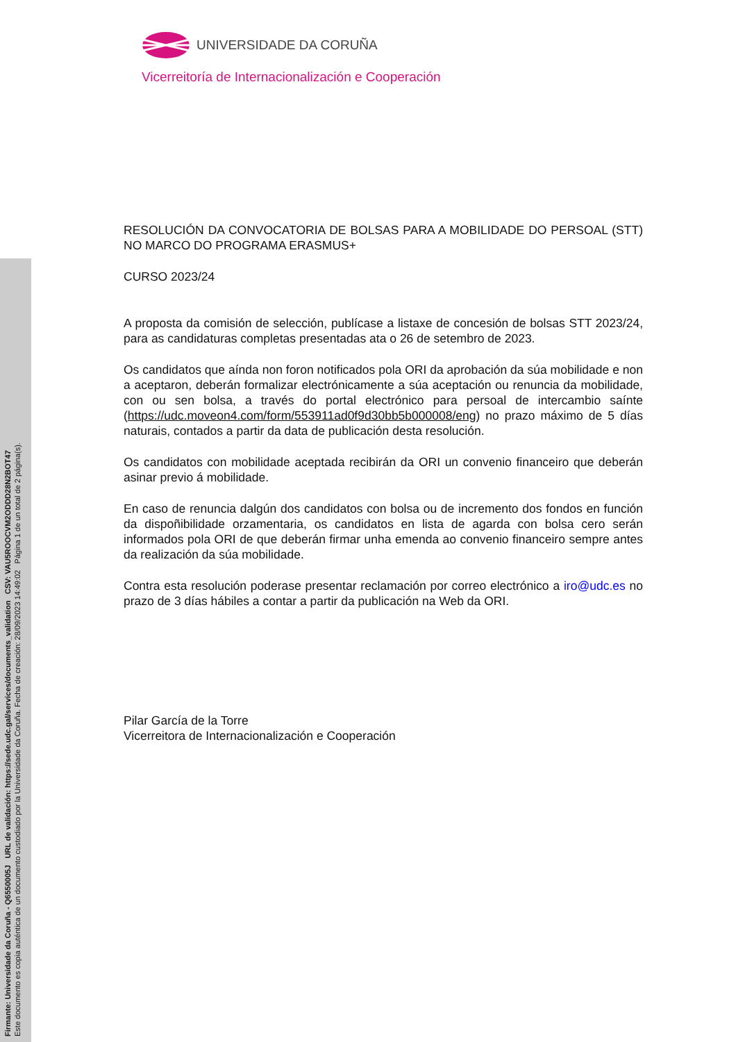Firmante: Universidade da Coruña - Q6550005J URL de validación: https://sede.udc.gal/services/documents_validation CSV: VAU5ROOCVM2ODDD28N2BOT47
Este documento es copia auténtica de un documento custodiado por la Universidade da Coruña. Fecha de creación: 28/09/2023 14:49:02 Página 1 de un total de 2 página(s).
UNIVERSIDADE DA CORUÑA
Vicerreitoría de Internacionalización e Cooperación
RESOLUCIÓN DA CONVOCATORIA DE BOLSAS PARA A MOBILIDADE DO PERSOAL (STT) NO MARCO DO PROGRAMA ERASMUS+
CURSO 2023/24
A proposta da comisión de selección, publícase a listaxe de concesión de bolsas STT 2023/24, para as candidaturas completas presentadas ata o 26 de setembro de 2023.
Os candidatos que aínda non foron notificados pola ORI da aprobación da súa mobilidade e non a aceptaron, deberán formalizar electrónicamente a súa aceptación ou renuncia da mobilidade, con ou sen bolsa, a través do portal electrónico para persoal de intercambio saínte (https://udc.moveon4.com/form/553911ad0f9d30bb5b000008/eng) no prazo máximo de 5 días naturais, contados a partir da data de publicación desta resolución.
Os candidatos con mobilidade aceptada recibirán da ORI un convenio financeiro que deberán asinar previo á mobilidade.
En caso de renuncia dalgún dos candidatos con bolsa ou de incremento dos fondos en función da dispoñibilidade orzamentaria, os candidatos en lista de agarda con bolsa cero serán informados pola ORI de que deberán firmar unha emenda ao convenio financeiro sempre antes da realización da súa mobilidade.
Contra esta resolución poderase presentar reclamación por correo electrónico a iro@udc.es no prazo de 3 días hábiles a contar a partir da publicación na Web da ORI.
Pilar García de la Torre
Vicerreitora de Internacionalización e Cooperación